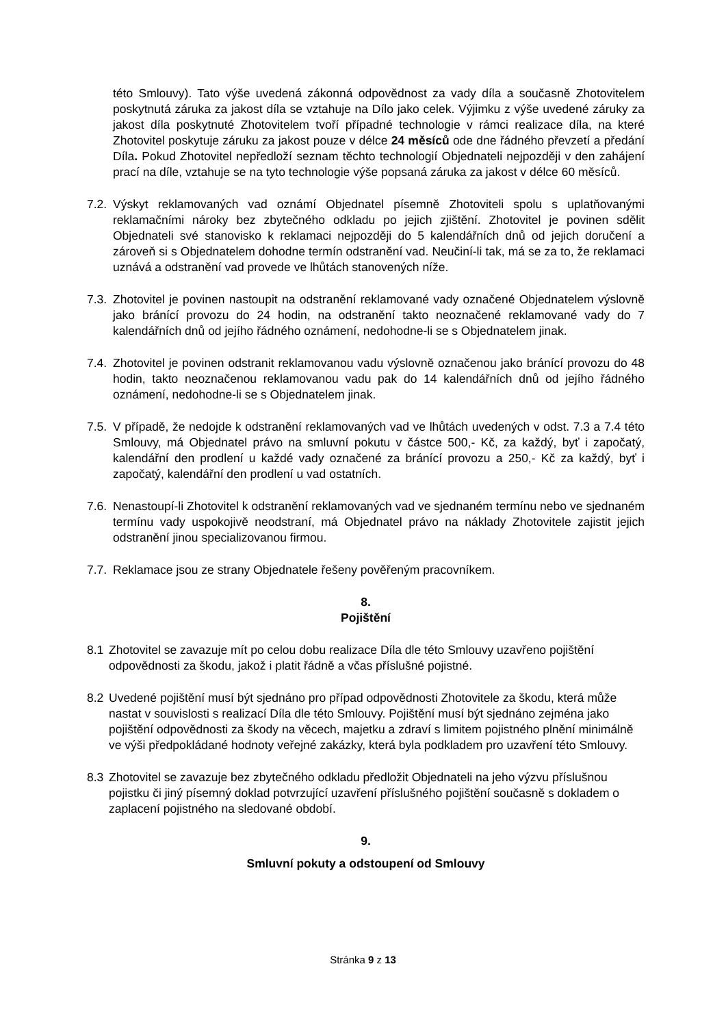této Smlouvy). Tato výše uvedená zákonná odpovědnost za vady díla a současně Zhotovitelem poskytnutá záruka za jakost díla se vztahuje na Dílo jako celek. Výjimku z výše uvedené záruky za jakost díla poskytnuté Zhotovitelem tvoří případné technologie v rámci realizace díla, na které Zhotovitel poskytuje záruku za jakost pouze v délce 24 měsíců ode dne řádného převzetí a předání Díla. Pokud Zhotovitel nepředloží seznam těchto technologií Objednateli nejpozději v den zahájení prací na díle, vztahuje se na tyto technologie výše popsaná záruka za jakost v délce 60 měsíců.
7.2. Výskyt reklamovaných vad oznámí Objednatel písemně Zhotoviteli spolu s uplatňovanými reklamačními nároky bez zbytečného odkladu po jejich zjištění. Zhotovitel je povinen sdělit Objednateli své stanovisko k reklamaci nejpozději do 5 kalendářních dnů od jejich doručení a zároveň si s Objednatelem dohodne termín odstranění vad. Neučiní-li tak, má se za to, že reklamaci uznává a odstranění vad provede ve lhůtách stanovených níže.
7.3. Zhotovitel je povinen nastoupit na odstranění reklamované vady označené Objednatelem výslovně jako bránící provozu do 24 hodin, na odstranění takto neoznačené reklamované vady do 7 kalendářních dnů od jejího řádného oznámení, nedohodne-li se s Objednatelem jinak.
7.4. Zhotovitel je povinen odstranit reklamovanou vadu výslovně označenou jako bránící provozu do 48 hodin, takto neoznačenou reklamovanou vadu pak do 14 kalendářních dnů od jejího řádného oznámení, nedohodne-li se s Objednatelem jinak.
7.5. V případě, že nedojde k odstranění reklamovaných vad ve lhůtách uvedených v odst. 7.3 a 7.4 této Smlouvy, má Objednatel právo na smluvní pokutu v částce 500,- Kč, za každý, byť i započatý, kalendářní den prodlení u každé vady označené za bránící provozu a 250,- Kč za každý, byť i započatý, kalendářní den prodlení u vad ostatních.
7.6. Nenastoupí-li Zhotovitel k odstranění reklamovaných vad ve sjednaném termínu nebo ve sjednaném termínu vady uspokojivě neodstraní, má Objednatel právo na náklady Zhotovitele zajistit jejich odstranění jinou specializovanou firmou.
7.7. Reklamace jsou ze strany Objednatele řešeny pověřeným pracovníkem.
8.
Pojištění
8.1 Zhotovitel se zavazuje mít po celou dobu realizace Díla dle této Smlouvy uzavřeno pojištění odpovědnosti za škodu, jakož i platit řádně a včas příslušné pojistné.
8.2 Uvedené pojištění musí být sjednáno pro případ odpovědnosti Zhotovitele za škodu, která může nastat v souvislosti s realizací Díla dle této Smlouvy. Pojištění musí být sjednáno zejména jako pojištění odpovědnosti za škody na věcech, majetku a zdraví s limitem pojistného plnění minimálně ve výši předpokládané hodnoty veřejné zakázky, která byla podkladem pro uzavření této Smlouvy.
8.3 Zhotovitel se zavazuje bez zbytečného odkladu předložit Objednateli na jeho výzvu příslušnou pojistku či jiný písemný doklad potvrzující uzavření příslušného pojištění současně s dokladem o zaplacení pojistného na sledované období.
9.
Smluvní pokuty a odstoupení od Smlouvy
Stránka 9 z 13